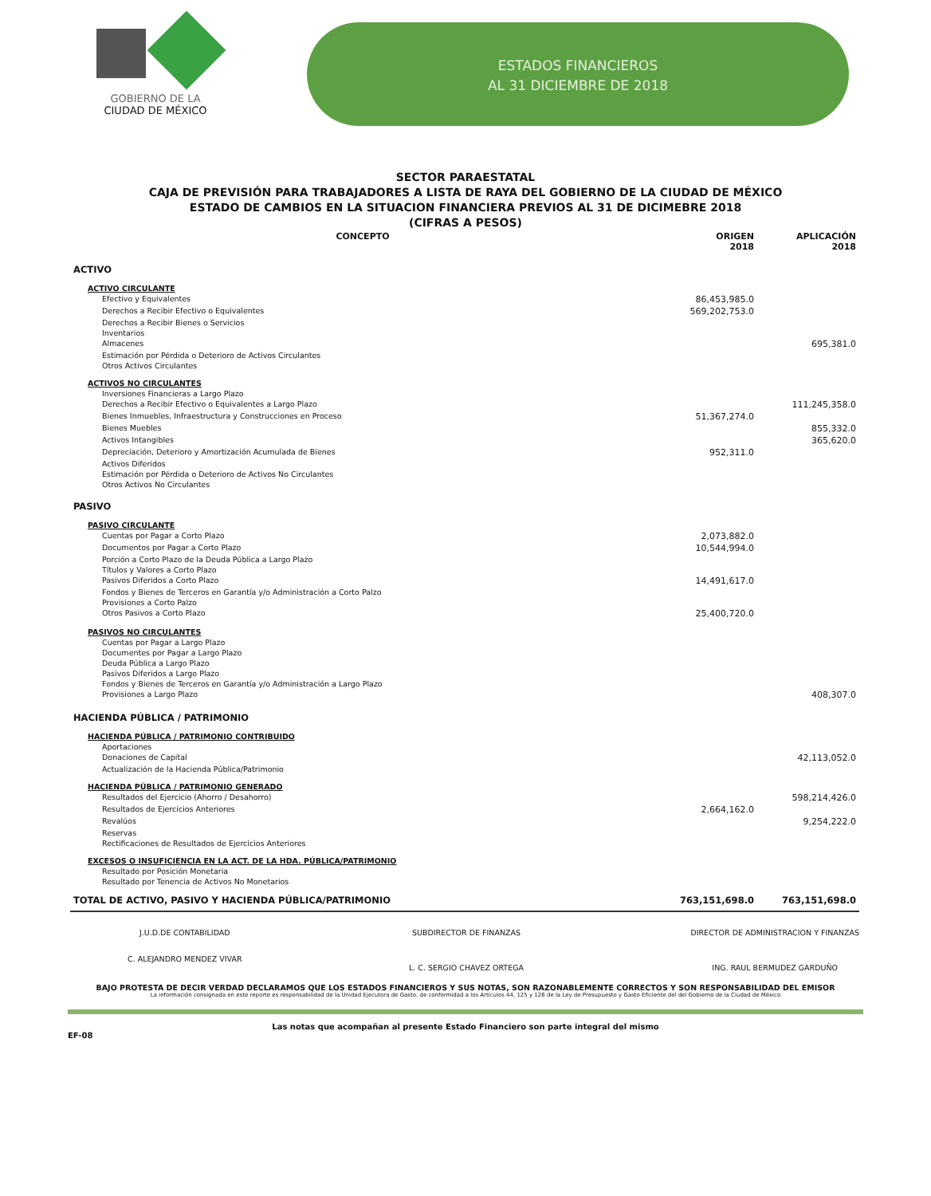GOBIERNO DE LA
CIUDAD DE MÉXICO
ESTADOS FINANCIEROS
AL 31 DICIEMBRE DE 2018
SECTOR PARAESTATAL
CAJA DE PREVISIÓN PARA TRABAJADORES A LISTA DE RAYA DEL GOBIERNO DE LA CIUDAD DE MÉXICO
ESTADO DE CAMBIOS EN LA SITUACION FINANCIERA PREVIOS AL 31 DE DICIMEBRE 2018
(CIFRAS A PESOS)
| CONCEPTO | ORIGEN 2018 | APLICACIÓN 2018 |
| --- | --- | --- |
| ACTIVO | | |
| ACTIVO CIRCULANTE | | |
| Efectivo y Equivalentes | 86,453,985.0 | |
| Derechos a Recibir Efectivo o Equivalentes | 569,202,753.0 | |
| Derechos a Recibir Bienes o Servicios | | |
| Inventarios | | |
| Almacenes | | 695,381.0 |
| Estimación por Pérdida o Deterioro de Activos Circulantes | | |
| Otros Activos Circulantes | | |
| ACTIVOS NO CIRCULANTES | | |
| Inversiones Financieras a Largo Plazo | | |
| Derechos a Recibir Efectivo o Equivalentes a Largo Plazo | | 111,245,358.0 |
| Bienes Inmuebles, Infraestructura y Construcciones en Proceso | 51,367,274.0 | |
| Bienes Muebles | | 855,332.0 |
| Activos Intangibles | | 365,620.0 |
| Depreciación, Deterioro y Amortización Acumulada de Bienes | 952,311.0 | |
| Activos Diferidos | | |
| Estimación por Pérdida o Deterioro de Activos No Circulantes | | |
| Otros Activos No Circulantes | | |
| PASIVO | | |
| PASIVO CIRCULANTE | | |
| Cuentas por Pagar a Corto Plazo | 2,073,882.0 | |
| Documentos por Pagar a Corto Plazo | 10,544,994.0 | |
| Porción a Corto Plazo de la Deuda Pública a Largo Plazo | | |
| Títulos y Valores a Corto Plazo | | |
| Pasivos Diferidos a Corto Plazo | 14,491,617.0 | |
| Fondos y Bienes de Terceros en Garantía y/o Administración a Corto Palzo | | |
| Provisiones a Corto Palzo | | |
| Otros Pasivos a Corto Plazo | 25,400,720.0 | |
| PASIVOS NO CIRCULANTES | | |
| Cuentas por Pagar a Largo Plazo | | |
| Documentes por Pagar a Largo Plazo | | |
| Deuda Pública a Largo Plazo | | |
| Pasivos Diferidos a Largo Plazo | | |
| Fondos y Bienes de Terceros en Garantía y/o Administración a Largo Plazo | | |
| Provisiones a Largo Plazo | | 408,307.0 |
| HACIENDA PÚBLICA / PATRIMONIO | | |
| HACIENDA PÚBLICA / PATRIMONIO CONTRIBUIDO | | |
| Aportaciones | | |
| Donaciones de Capital | | 42,113,052.0 |
| Actualización de la Hacienda Pública/Patrimonio | | |
| HACIENDA PÚBLICA / PATRIMONIO GENERADO | | |
| Resultados del Ejercicio (Ahorro / Desahorro) | | 598,214,426.0 |
| Resultados de Ejercicios Anteriores | 2,664,162.0 | |
| Revalúos | | 9,254,222.0 |
| Reservas | | |
| Rectificaciones de Resultados de Ejercicios Anteriores | | |
| EXCESOS O INSUFICIENCIA EN LA ACT. DE LA HDA. PÚBLICA/PATRIMONIO | | |
| Resultado por Posición Monetaria | | |
| Resultado por Tenencia de Activos No Monetarios | | |
| TOTAL DE ACTIVO, PASIVO Y HACIENDA PÚBLICA/PATRIMONIO | 763,151,698.0 | 763,151,698.0 |
J.U.D.DE CONTABILIDAD
C. ALEJANDRO MENDEZ VIVAR
SUBDIRECTOR DE FINANZAS
L. C. SERGIO CHAVEZ ORTEGA
DIRECTOR DE ADMINISTRACION Y FINANZAS
ING. RAUL BERMUDEZ GARDUÑO
BAJO PROTESTA DE DECIR VERDAD DECLARAMOS QUE LOS ESTADOS FINANCIEROS Y SUS NOTAS, SON RAZONABLEMENTE CORRECTOS Y SON RESPONSABILIDAD DEL EMISOR
La información consignada en este reporte es responsabilidad de la Unidad Ejecutora de Gasto, de conformidad a los Artículos 44, 125 y 126 de la Ley de Presupuesto y Gasto Eficiente del del Gobierno de la Ciudad de México
Las notas que acompañan al presente Estado Financiero son parte integral del mismo
EF-08